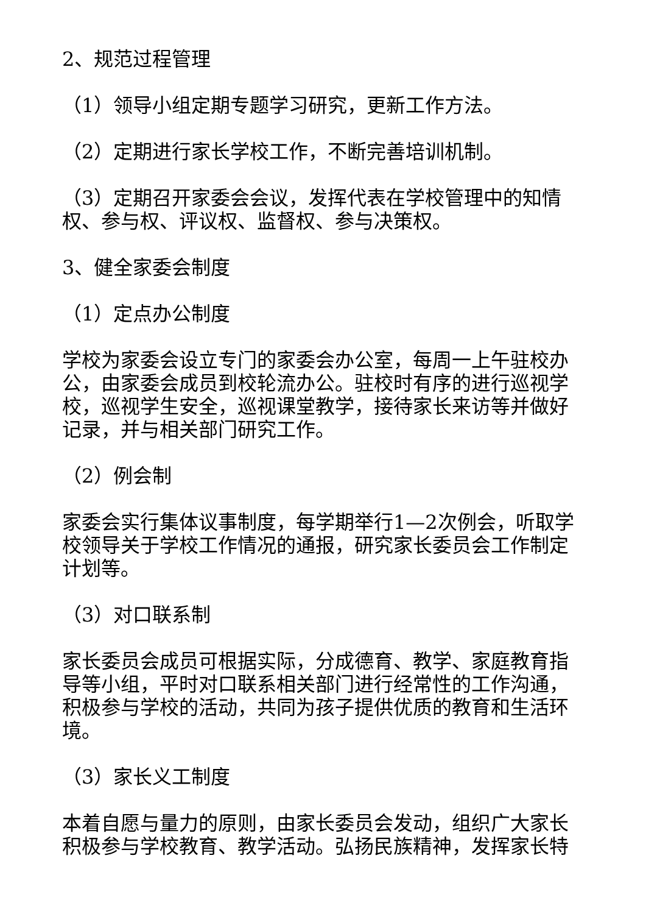2、规范过程管理
（1）领导小组定期专题学习研究，更新工作方法。
（2）定期进行家长学校工作，不断完善培训机制。
（3）定期召开家委会会议，发挥代表在学校管理中的知情权、参与权、评议权、监督权、参与决策权。
3、健全家委会制度
（1）定点办公制度
学校为家委会设立专门的家委会办公室，每周一上午驻校办公，由家委会成员到校轮流办公。驻校时有序的进行巡视学校，巡视学生安全，巡视课堂教学，接待家长来访等并做好记录，并与相关部门研究工作。
（2）例会制
家委会实行集体议事制度，每学期举行1—2次例会，听取学校领导关于学校工作情况的通报，研究家长委员会工作制定计划等。
（3）对口联系制
家长委员会成员可根据实际，分成德育、教学、家庭教育指导等小组，平时对口联系相关部门进行经常性的工作沟通，积极参与学校的活动，共同为孩子提供优质的教育和生活环境。
（3）家长义工制度
本着自愿与量力的原则，由家长委员会发动，组织广大家长积极参与学校教育、教学活动。弘扬民族精神，发挥家长特